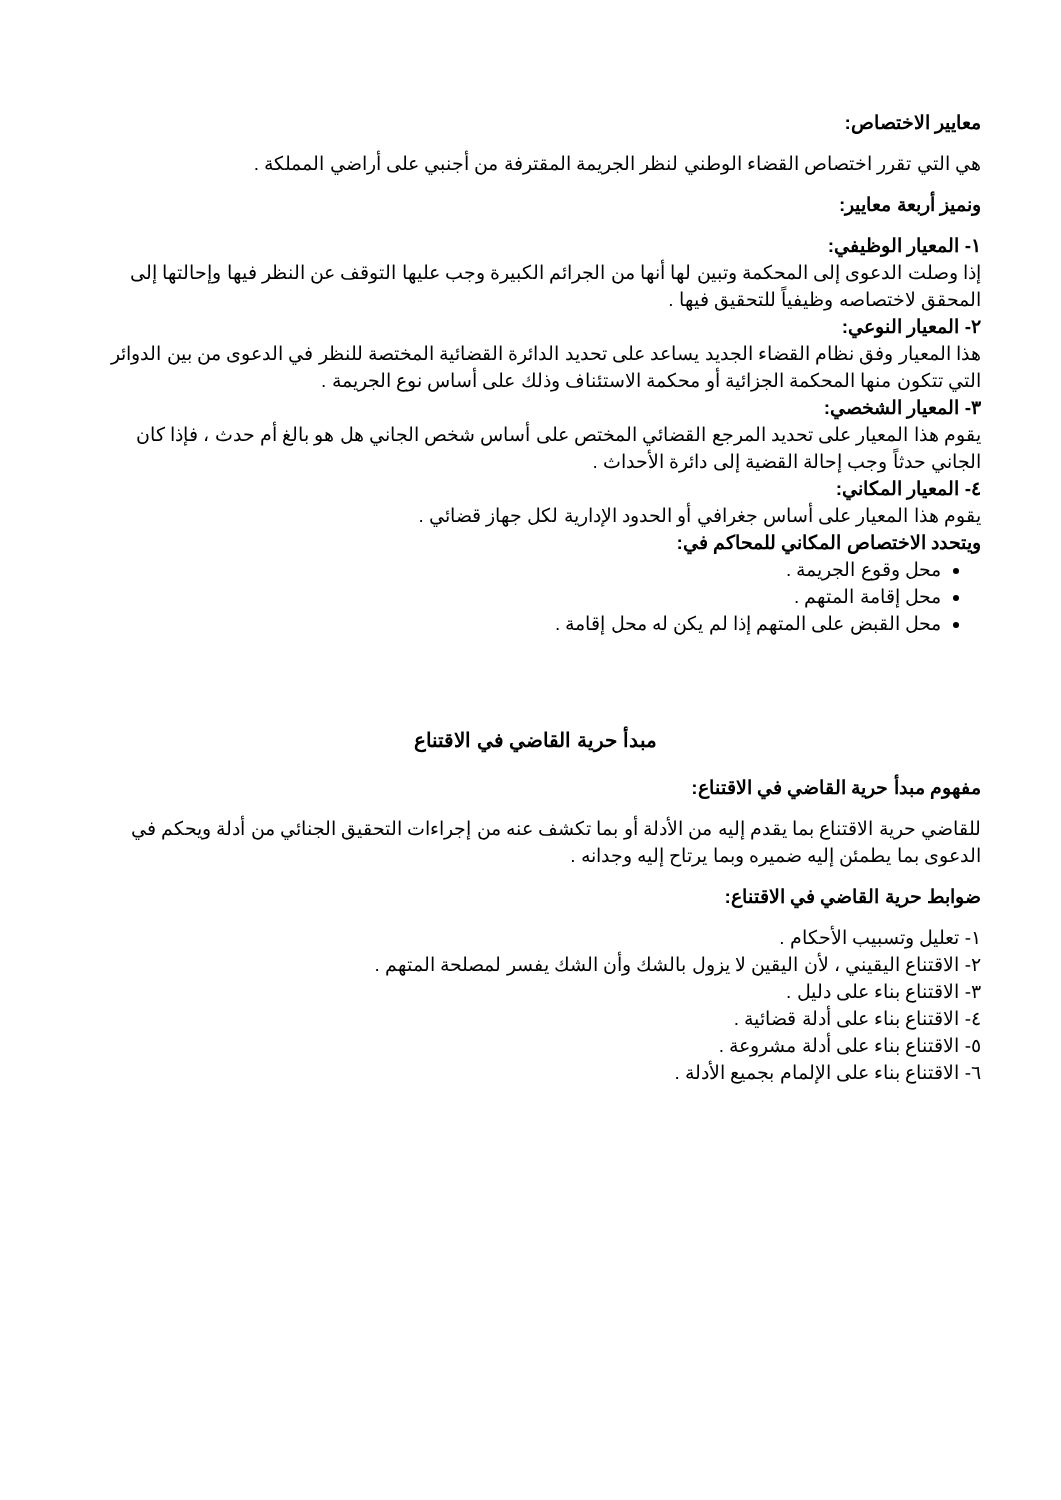معايير الاختصاص:
هي التي تقرر اختصاص القضاء الوطني لنظر الجريمة المقترفة من أجنبي على أراضي المملكة .
ونميز أربعة معايير:
١- المعيار الوظيفي:
إذا وصلت الدعوى إلى المحكمة وتبين لها أنها من الجرائم الكبيرة وجب عليها التوقف عن النظر فيها وإحالتها إلى المحقق لاختصاصه وظيفياً للتحقيق فيها .
٢- المعيار النوعي:
هذا المعيار وفق نظام القضاء الجديد يساعد على تحديد الدائرة القضائية المختصة للنظر في الدعوى من بين الدوائر التي تتكون منها المحكمة الجزائية أو محكمة الاستئناف وذلك على أساس نوع الجريمة .
٣- المعيار الشخصي:
يقوم هذا المعيار على تحديد المرجع القضائي المختص على أساس شخص الجاني هل هو بالغ أم حدث ، فإذا كان الجاني حدثاً وجب إحالة القضية إلى دائرة الأحداث .
٤- المعيار المكاني:
يقوم هذا المعيار على أساس جغرافي أو الحدود الإدارية لكل جهاز قضائي .
ويتحدد الاختصاص المكاني للمحاكم في:
محل وقوع الجريمة .
محل إقامة المتهم .
محل القبض على المتهم إذا لم يكن له محل إقامة .
مبدأ حرية القاضي في الاقتناع
مفهوم مبدأ حرية القاضي في الاقتناع:
للقاضي حرية الاقتناع بما يقدم إليه من الأدلة أو بما تكشف عنه من إجراءات التحقيق الجنائي من أدلة ويحكم في الدعوى بما يطمئن إليه ضميره وبما يرتاح إليه وجدانه .
ضوابط حرية القاضي في الاقتناع:
١- تعليل وتسبيب الأحكام .
٢- الاقتناع اليقيني ، لأن اليقين لا يزول بالشك وأن الشك يفسر لمصلحة المتهم .
٣- الاقتناع بناء على دليل .
٤- الاقتناع بناء على أدلة قضائية .
٥- الاقتناع بناء على أدلة مشروعة .
٦- الاقتناع بناء على الإلمام بجميع الأدلة .